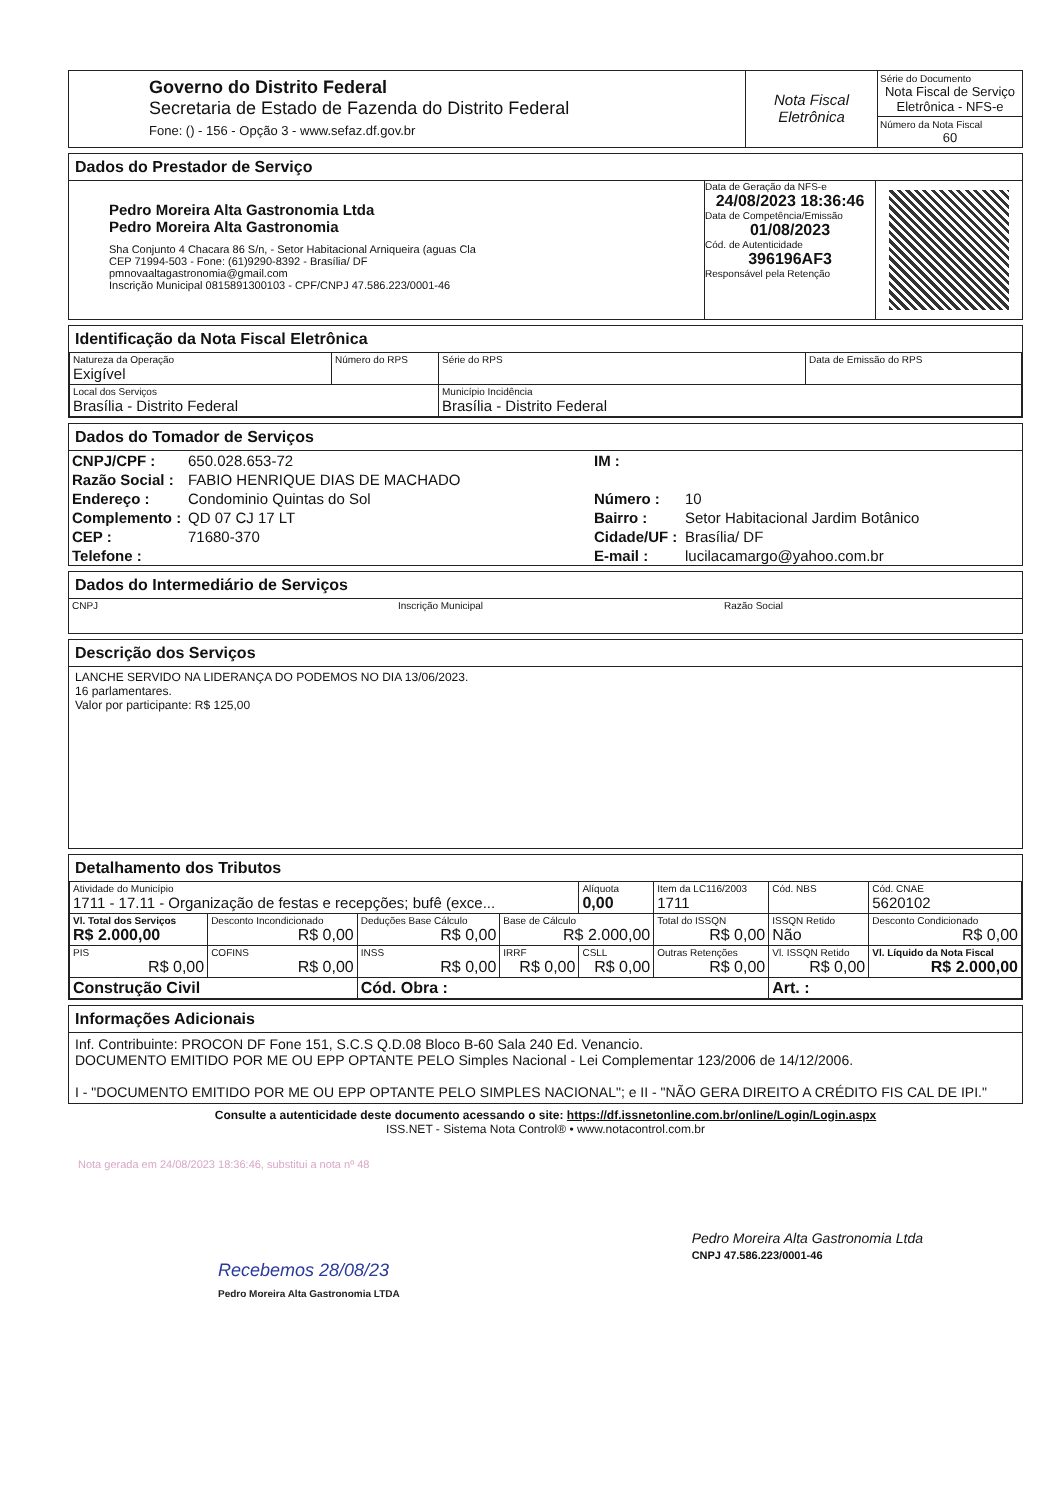| Governo do Distrito Federal Secretaria de Estado de Fazenda do Distrito Federal Fone: () - 156 - Opção 3 - www.sefaz.df.gov.br | Nota Fiscal Eletrônica | Série do Documento Nota Fiscal de Serviço Eletrônica - NFS-e Número da Nota Fiscal 60 |
Dados do Prestador de Serviço
| Pedro Moreira Alta Gastronomia Ltda Pedro Moreira Alta Gastronomia Sha Conjunto 4 Chacara 86 S/n, - Setor Habitacional Arniqueira (aguas Cla CEP 71994-503 - Fone: (61)9290-8392 - Brasília/ DF pmnovaaltagastronomia@gmail.com Inscrição Municipal 0815891300103 - CPF/CNPJ 47.586.223/0001-46 | Data de Geração da NFS-e 24/08/2023 18:36:46 Data de Competência/Emissão 01/08/2023 Cód. de Autenticidade 396196AF3 Responsável pela Retenção | |
Identificação da Nota Fiscal Eletrônica
| Natureza da Operação Exigível | Número do RPS | Série do RPS | Data de Emissão do RPS |
| Local dos Serviços Brasília - Distrito Federal | | Município Incidência Brasília - Distrito Federal | |
Dados do Tomador de Serviços
| CNPJ/CPF : | 650.028.653-72 | IM : | |
| Razão Social : | FABIO HENRIQUE DIAS DE MACHADO | | |
| Endereço : | Condominio Quintas do Sol | Número : | 10 |
| Complemento : | QD 07 CJ 17 LT | Bairro : | Setor Habitacional Jardim Botânico |
| CEP : | 71680-370 | Cidade/UF : | Brasília/ DF |
| Telefone : | | E-mail : | lucilacamargo@yahoo.com.br |
Dados do Intermediário de Serviços
| CNPJ | Inscrição Municipal | Razão Social |
Descrição dos Serviços
LANCHE SERVIDO NA LIDERANÇA DO PODEMOS NO DIA 13/06/2023.
16 parlamentares.
Valor por participante: R$ 125,00
Detalhamento dos Tributos
| Atividade do Município 1711 - 17.11 - Organização de festas e recepções; bufê (exce... | | | | Alíquota 0,00 | Item da LC116/2003 1711 | Cód. NBS | Cód. CNAE 5620102 |
| Vl. Total dos Serviços R$ 2.000,00 | Desconto Incondicionado R$ 0,00 | Deduções Base Cálculo R$ 0,00 | Base de Cálculo R$ 2.000,00 | | Total do ISSQN R$ 0,00 | ISSQN Retido Não | Desconto Condicionado R$ 0,00 |
| PIS R$ 0,00 | COFINS R$ 0,00 | INSS R$ 0,00 | IRRF R$ 0,00 | CSLL R$ 0,00 | Outras Retenções R$ 0,00 | Vl. ISSQN Retido R$ 0,00 | Vl. Líquido da Nota Fiscal R$ 2.000,00 |
| Construção Civil | | Cód. Obra : | | | | Art. : | |
Informações Adicionais
Inf. Contribuinte: PROCON DF Fone 151, S.C.S Q.D.08 Bloco B-60 Sala 240 Ed. Venancio.
DOCUMENTO EMITIDO POR ME OU EPP OPTANTE PELO Simples Nacional - Lei Complementar 123/2006 de 14/12/2006.
I - "DOCUMENTO EMITIDO POR ME OU EPP OPTANTE PELO SIMPLES NACIONAL"; e II - "NÃO GERA DIREITO A CRÉDITO FIS CAL DE IPI."
Consulte a autenticidade deste documento acessando o site: https://df.issnetonline.com.br/online/Login/Login.aspx
ISS.NET - Sistema Nota Control® • www.notacontrol.com.br
Nota gerada em 24/08/2023 18:36:46, substitui a nota nº 48
Recebemos 28/08/23
Pedro Moreira Alta Gastronomia LTDA
Pedro Moreira Alta Gastronomia Ltda
CNPJ 47.586.223/0001-46